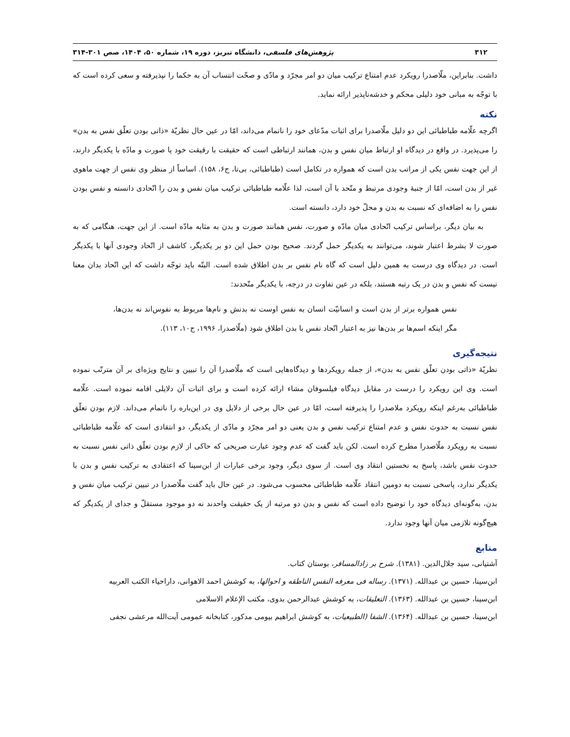۳۱۲ پژوهش‌های فلسفی، دانشگاه تبریز، دوره ۱۹، شماره ۵۰، ۱۴۰۴، صص ۳۰۱-۳۱۴
داشت. بنابراین، ملّاصدرا رویکرد عدم امتناع ترکیب میان دو امر مجرّد و مادّی و صحّت انتساب آن به حکما را نپذیرفته و سعی کرده است که با توجّه به مبانی خود دلیلی محکم و خدشه‌ناپذیر ارائه نماید.
نکته
اگرچه علّامه طباطبائی این دو دلیل ملّاصدرا برای اثبات مدّعای خود را ناتمام می‌داند، امّا در عین حال نظریّهٔ «ذاتی بودن تعلّق نفس به بدن» را می‌پذیرد. در واقع در دیدگاه او ارتباط میان نفس و بدن، همانند ارتباطی است که حقیقت با رقیقت خود یا صورت و مادّه با یکدیگر دارند، از این جهت نفس یکی از مراتب بدن است که همواره در تکامل است (طباطبائی، بی‌تا، ج۶، ۱۵۸). اساساً از منظر وی نفس از جهت ماهوی غیر از بدن است، امّا از جنبهٔ وجودی مرتبط و متّحد با آن است، لذا علّامه طباطبائی ترکیب میان نفس و بدن را اتّحادی دانسته و نفس بودن نفس را به اضافه‌ای که نسبت به بدن و محلّ خود دارد، دانسته است.
به بیان دیگر، براساس ترکیب اتّحادی میان مادّه و صورت، نفس همانند صورت و بدن به مثابه مادّه است. از این جهت، هنگامی که به صورت لا بشرط اعتبار شوند، می‌توانند به یکدیگر حمل گردند. صحیح بودن حمل این دو بر یکدیگر، کاشف از اتّحاد وجودی آنها با یکدیگر است. در دیدگاه وی درست به همین دلیل است که گاه نام نفس بر بدن اطلاق شده است. البتّه باید توجّه داشت که این اتّحاد بدان معنا نیست که نفس و بدن در یک رتبه هستند، بلکه در عین تفاوت در درجه، با یکدیگر متّحدند:
نفس همواره برتر از بدن است و انسانیّت انسان به نفس اوست نه بدنش و نام‌ها مربوط به نفوس‌اند نه بدن‌ها، مگر اینکه اسم‌ها بر بدن‌ها نیز به اعتبار اتّحاد نفس با بدن اطلاق شود (ملّاصدرا، ۱۹۹۶، ج۱۰، ۱۱۳).
نتیجه‌گیری
نظریّهٔ «ذاتی بودن تعلّق نفس به بدن»، از جمله رویکردها و دیدگاه‌هایی است که ملّاصدرا آن را تبیین و نتایج ویژه‌ای بر آن مترتّب نموده است. وی این رویکرد را درست در مقابل دیدگاه فیلسوفان مشاء ارائه کرده است و برای اثبات آن دلایلی اقامه نموده است. علّامه طباطبائی به‌رغم اینکه رویکرد ملاصدرا را پذیرفته است، امّا در عین حال برخی از دلایل وی در این‌باره را ناتمام می‌داند. لازم بودن تعلّق نفس نسبت به حدوث نفس و عدم امتناع ترکیب نفس و بدن یعنی دو امر مجرّد و مادّی از یکدیگر، دو انتقادی است که علّامه طباطبائی نسبت به رویکرد ملّاصدرا مطرح کرده است. لکن باید گفت که عدم وجود عبارت صریحی که حاکی از لازم بودن تعلّق ذاتی نفس نسبت به حدوث نفس باشد، پاسخ به نخستین انتقاد وی است. از سوی دیگر، وجود برخی عبارات از ابن‌سینا که اعتقادی به ترکیب نفس و بدن با یکدیگر ندارد، پاسخی نسبت به دومین انتقاد علّامه طباطبائی محسوب می‌شود. در عین حال باید گفت ملّاصدرا در تبیین ترکیب میان نفس و بدن، به‌گونه‌ای دیدگاه خود را توضیح داده است که نفس و بدن دو مرتبه از یک حقیقت واحدند نه دو موجود مستقلّ و جدای از یکدیگر که هیچ‌گونه تلازمی میان آنها وجود ندارد.
منابع
آشتیانی، سید جلال‌الدین. (۱۳۸۱). شرح بر زادالمسافر، بوستان کتاب.
ابن‌سینا، حسین بن عبدالله. (۱۳۷۱). رساله فی معرفه النفس الناطقه و احوالها، به کوشش احمد الاهوانی، داراحیاء الکتب العربیه
ابن‌سینا، حسین بن عبدالله. (۱۳۶۳). التعلیقات، به کوشش عبدالرحمن بدوی، مکتب الإعلام الاسلامی
ابن‌سینا، حسین بن عبدالله. (۱۳۶۴). الشفا (الطبیعیات، به کوشش ابراهیم بیومی مدکور، کتابخانه عمومی آیت‌الله مرعشی نجفی